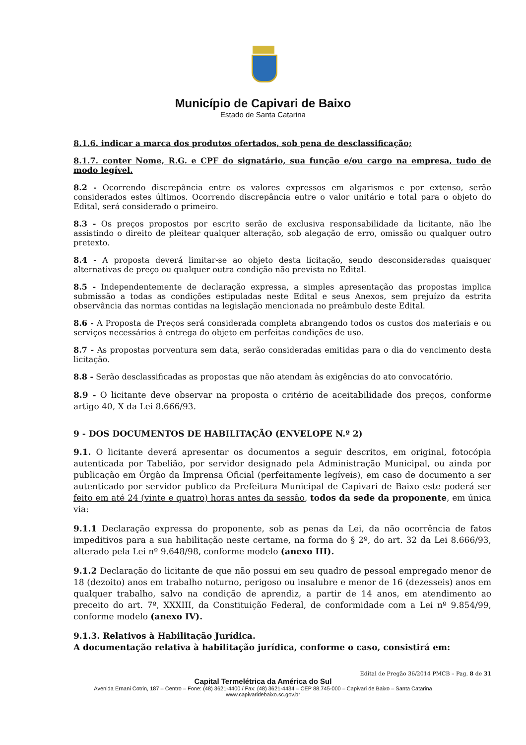Município de Capivari de Baixo
Estado de Santa Catarina
8.1.6. indicar a marca dos produtos ofertados, sob pena de desclassificação;
8.1.7. conter Nome, R.G. e CPF do signatário, sua função e/ou cargo na empresa, tudo de modo legível.
8.2 - Ocorrendo discrepância entre os valores expressos em algarismos e por extenso, serão considerados estes últimos. Ocorrendo discrepância entre o valor unitário e total para o objeto do Edital, será considerado o primeiro.
8.3 - Os preços propostos por escrito serão de exclusiva responsabilidade da licitante, não lhe assistindo o direito de pleitear qualquer alteração, sob alegação de erro, omissão ou qualquer outro pretexto.
8.4 - A proposta deverá limitar-se ao objeto desta licitação, sendo desconsideradas quaisquer alternativas de preço ou qualquer outra condição não prevista no Edital.
8.5 - Independentemente de declaração expressa, a simples apresentação das propostas implica submissão a todas as condições estipuladas neste Edital e seus Anexos, sem prejuízo da estrita observância das normas contidas na legislação mencionada no preâmbulo deste Edital.
8.6 - A Proposta de Preços será considerada completa abrangendo todos os custos dos materiais e ou serviços necessários à entrega do objeto em perfeitas condições de uso.
8.7 - As propostas porventura sem data, serão consideradas emitidas para o dia do vencimento desta licitação.
8.8 - Serão desclassificadas as propostas que não atendam às exigências do ato convocatório.
8.9 - O licitante deve observar na proposta o critério de aceitabilidade dos preços, conforme artigo 40, X da Lei 8.666/93.
9 - DOS DOCUMENTOS DE HABILITAÇÃO (ENVELOPE N.º 2)
9.1. O licitante deverá apresentar os documentos a seguir descritos, em original, fotocópia autenticada por Tabelião, por servidor designado pela Administração Municipal, ou ainda por publicação em Órgão da Imprensa Oficial (perfeitamente legíveis), em caso de documento a ser autenticado por servidor publico da Prefeitura Municipal de Capivari de Baixo este poderá ser feito em até 24 (vinte e quatro) horas antes da sessão, todos da sede da proponente, em única via:
9.1.1 Declaração expressa do proponente, sob as penas da Lei, da não ocorrência de fatos impeditivos para a sua habilitação neste certame, na forma do § 2º, do art. 32 da Lei 8.666/93, alterado pela Lei nº 9.648/98, conforme modelo (anexo III).
9.1.2 Declaração do licitante de que não possui em seu quadro de pessoal empregado menor de 18 (dezoito) anos em trabalho noturno, perigoso ou insalubre e menor de 16 (dezesseis) anos em qualquer trabalho, salvo na condição de aprendiz, a partir de 14 anos, em atendimento ao preceito do art. 7º, XXXIII, da Constituição Federal, de conformidade com a Lei nº 9.854/99, conforme modelo (anexo IV).
9.1.3. Relativos à Habilitação Jurídica.
A documentação relativa à habilitação jurídica, conforme o caso, consistirá em:
Edital de Pregão 36/2014 PMCB – Pag. 8 de 31
Capital Termelétrica da América do Sul
Avenida Ernani Cotrin, 187 – Centro – Fone: (48) 3621-4400 / Fax: (48) 3621-4434 – CEP 88.745-000 – Capivari de Baixo – Santa Catarina
www.capivaridebaixo.sc.gov.br